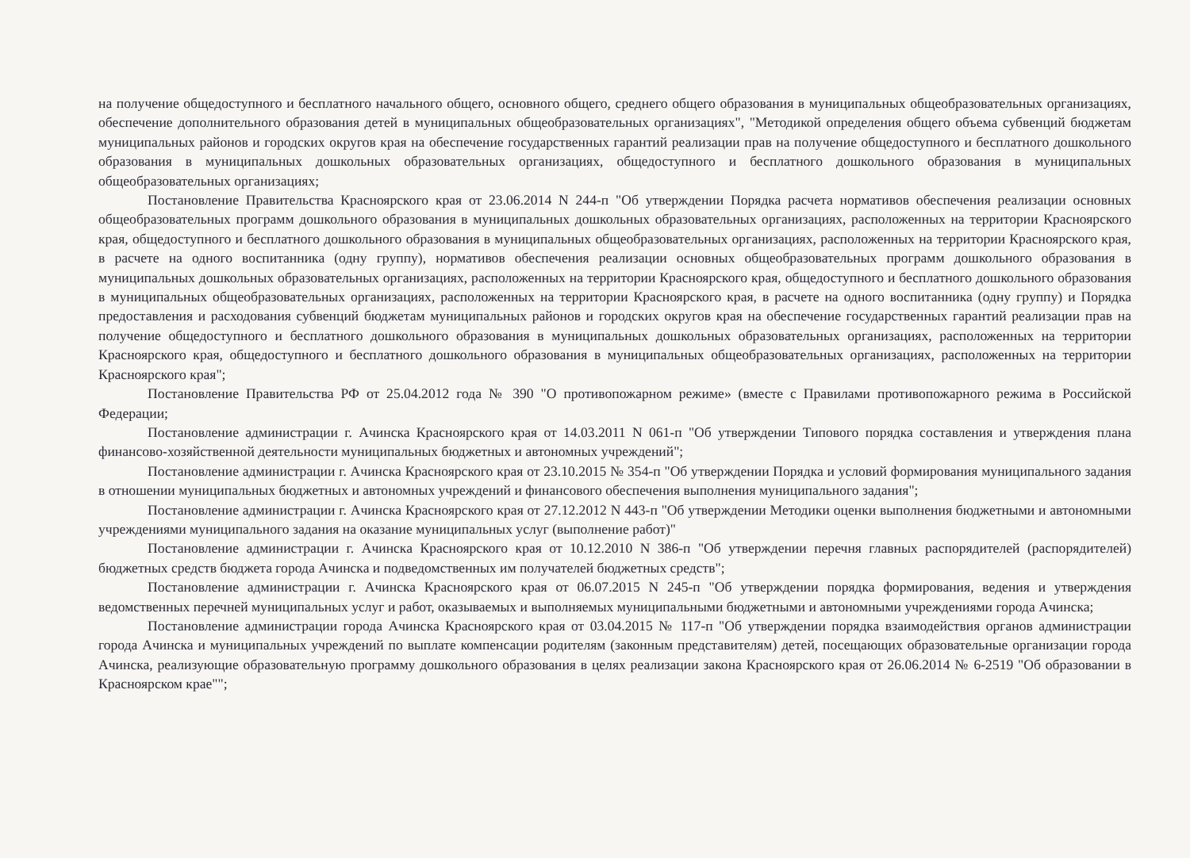на получение общедоступного и бесплатного начального общего, основного общего, среднего общего образования в муниципальных общеобразовательных организациях, обеспечение дополнительного образования детей в муниципальных общеобразовательных организациях", "Методикой определения общего объема субвенций бюджетам муниципальных районов и городских округов края на обеспечение государственных гарантий реализации прав на получение общедоступного и бесплатного дошкольного образования в муниципальных дошкольных образовательных организациях, общедоступного и бесплатного дошкольного образования в муниципальных общеобразовательных организациях;
Постановление Правительства Красноярского края от 23.06.2014 N 244-п "Об утверждении Порядка расчета нормативов обеспечения реализации основных общеобразовательных программ дошкольного образования в муниципальных дошкольных образовательных организациях, расположенных на территории Красноярского края, общедоступного и бесплатного дошкольного образования в муниципальных общеобразовательных организациях, расположенных на территории Красноярского края, в расчете на одного воспитанника (одну группу), нормативов обеспечения реализации основных общеобразовательных программ дошкольного образования в муниципальных дошкольных образовательных организациях, расположенных на территории Красноярского края, общедоступного и бесплатного дошкольного образования в муниципальных общеобразовательных организациях, расположенных на территории Красноярского края, в расчете на одного воспитанника (одну группу) и Порядка предоставления и расходования субвенций бюджетам муниципальных районов и городских округов края на обеспечение государственных гарантий реализации прав на получение общедоступного и бесплатного дошкольного образования в муниципальных дошкольных образовательных организациях, расположенных на территории Красноярского края, общедоступного и бесплатного дошкольного образования в муниципальных общеобразовательных организациях, расположенных на территории Красноярского края";
Постановление Правительства РФ от 25.04.2012 года № 390 "О противопожарном режиме» (вместе с Правилами противопожарного режима в Российской Федерации;
Постановление администрации г. Ачинска Красноярского края от 14.03.2011 N 061-п "Об утверждении Типового порядка составления и утверждения плана финансово-хозяйственной деятельности муниципальных бюджетных и автономных учреждений";
Постановление администрации г. Ачинска Красноярского края от 23.10.2015 № 354-п "Об утверждении Порядка и условий формирования муниципального задания в отношении муниципальных бюджетных и автономных учреждений и финансового обеспечения выполнения муниципального задания";
Постановление администрации г. Ачинска Красноярского края от 27.12.2012 N 443-п "Об утверждении Методики оценки выполнения бюджетными и автономными учреждениями муниципального задания на оказание муниципальных услуг (выполнение работ)"
Постановление администрации г. Ачинска Красноярского края от 10.12.2010 N 386-п "Об утверждении перечня главных распорядителей (распорядителей) бюджетных средств бюджета города Ачинска и подведомственных им получателей бюджетных средств";
Постановление администрации г. Ачинска Красноярского края от 06.07.2015 N 245-п "Об утверждении порядка формирования, ведения и утверждения ведомственных перечней муниципальных услуг и работ, оказываемых и выполняемых муниципальными бюджетными и автономными учреждениями города Ачинска;
Постановление администрации города Ачинска Красноярского края от 03.04.2015 № 117-п "Об утверждении порядка взаимодействия органов администрации города Ачинска и муниципальных учреждений по выплате компенсации родителям (законным представителям) детей, посещающих образовательные организации города Ачинска, реализующие образовательную программу дошкольного образования в целях реализации закона Красноярского края от 26.06.2014 № 6-2519 "Об образовании в Красноярском крае"";